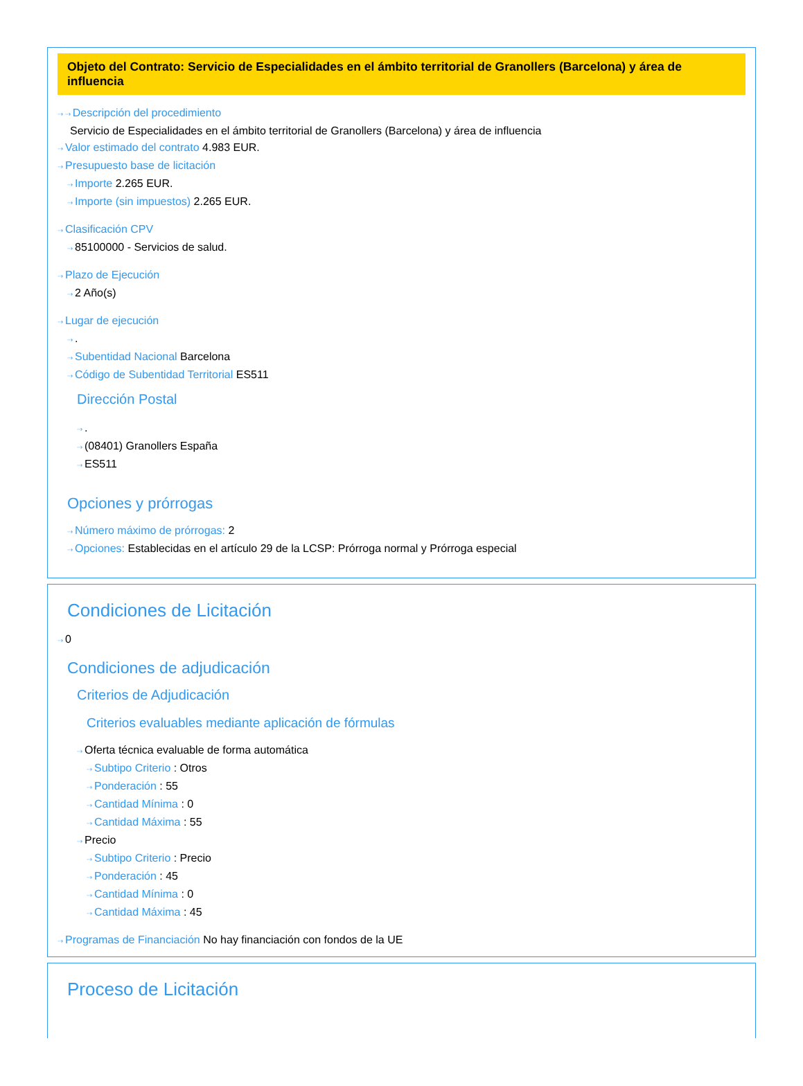Objeto del Contrato: Servicio de Especialidades en el ámbito territorial de Granollers (Barcelona) y área de influencia
⇢ ⇢ Descripción del procedimiento
Servicio de Especialidades en el ámbito territorial de Granollers (Barcelona) y área de influencia
⇢ Valor estimado del contrato 4.983 EUR.
⇢ Presupuesto base de licitación
⇢ Importe 2.265 EUR.
⇢ Importe (sin impuestos) 2.265 EUR.
⇢ Clasificación CPV
⇢ 85100000 - Servicios de salud.
⇢ Plazo de Ejecución
⇢ 2 Año(s)
⇢ Lugar de ejecución
⇢.
⇢ Subentidad Nacional Barcelona
⇢ Código de Subentidad Territorial ES511
Dirección Postal
⇢.
⇢ (08401) Granollers España
⇢ ES511
Opciones y prórrogas
⇢ Número máximo de prórrogas: 2
⇢ Opciones: Establecidas en el artículo 29 de la LCSP: Prórroga normal y Prórroga especial
Condiciones de Licitación
⇢ 0
Condiciones de adjudicación
Criterios de Adjudicación
Criterios evaluables mediante aplicación de fórmulas
⇢ Oferta técnica evaluable de forma automática
⇢ Subtipo Criterio : Otros
⇢ Ponderación : 55
⇢ Cantidad Mínima : 0
⇢ Cantidad Máxima : 55
⇢ Precio
⇢ Subtipo Criterio : Precio
⇢ Ponderación : 45
⇢ Cantidad Mínima : 0
⇢ Cantidad Máxima : 45
⇢ Programas de Financiación No hay financiación con fondos de la UE
Proceso de Licitación